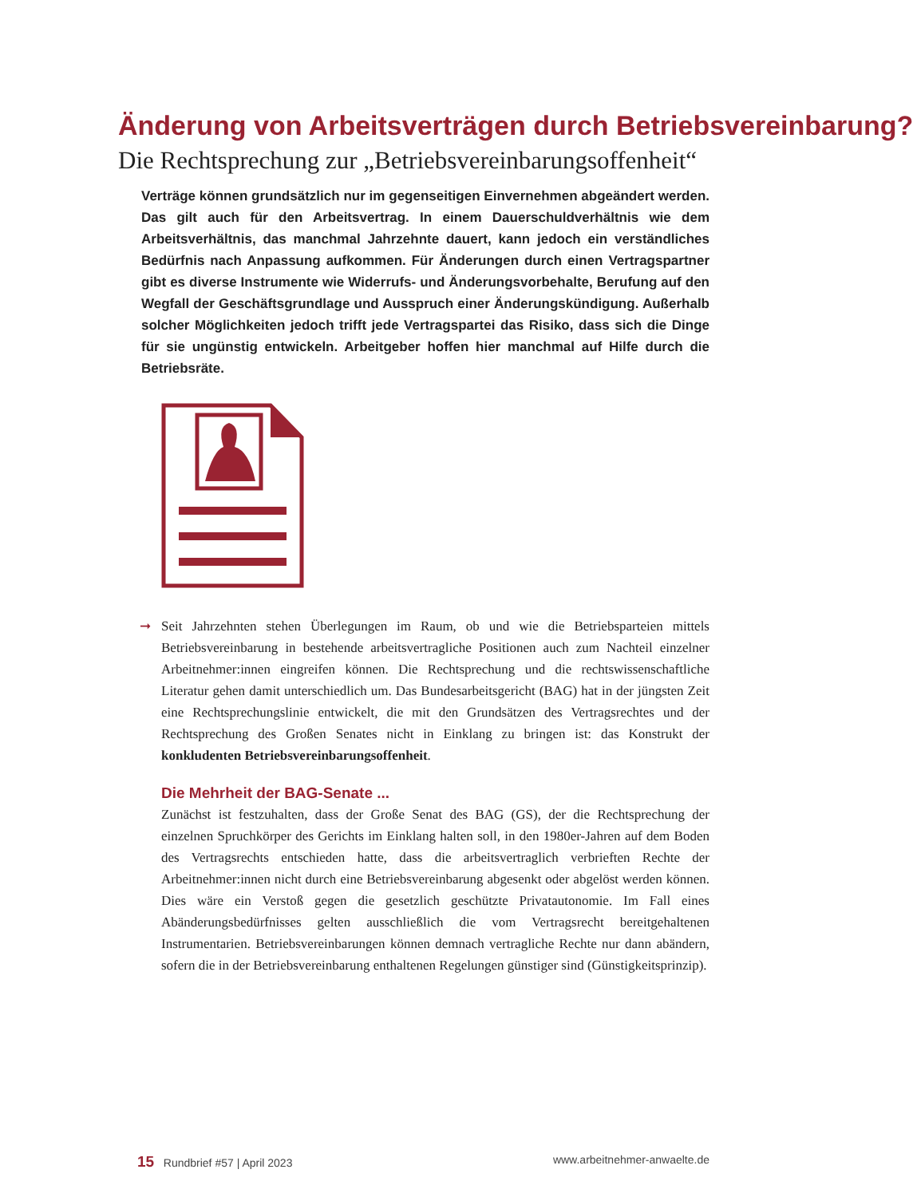Änderung von Arbeitsverträgen durch Betriebsvereinbarung?
Die Rechtsprechung zur „Betriebsvereinbarungsoffenheit“
Verträge können grundsätzlich nur im gegenseitigen Einvernehmen abgeändert werden. Das gilt auch für den Arbeitsvertrag. In einem Dauerschuldverhältnis wie dem Arbeitsverhältnis, das manchmal Jahrzehnte dauert, kann jedoch ein verständliches Bedürfnis nach Anpassung aufkommen. Für Änderungen durch einen Vertragspartner gibt es diverse Instrumente wie Widerrufs- und Änderungsvorbehalte, Berufung auf den Wegfall der Geschäftsgrundlage und Ausspruch einer Änderungskündigung. Außerhalb solcher Möglichkeiten jedoch trifft jede Vertragspartei das Risiko, dass sich die Dinge für sie ungünstig entwickeln. Arbeitgeber hoffen hier manchmal auf Hilfe durch die Betriebsräte.
➞ Seit Jahrzehnten stehen Überlegungen im Raum, ob und wie die Betriebsparteien mittels Betriebsvereinbarung in bestehende arbeitsvertragliche Positionen auch zum Nachteil einzelner Arbeitnehmer:innen eingreifen können. Die Rechtsprechung und die rechtswissenschaftliche Literatur gehen damit unterschiedlich um. Das Bundesarbeitsgericht (BAG) hat in der jüngsten Zeit eine Rechtsprechungslinie entwickelt, die mit den Grundsätzen des Vertragsrechtes und der Rechtsprechung des Großen Senates nicht in Einklang zu bringen ist: das Konstrukt der konkludenten Betriebsvereinbarungsoffenheit.
Die Mehrheit der BAG-Senate ...
Zunächst ist festzuhalten, dass der Große Senat des BAG (GS), der die Rechtsprechung der einzelnen Spruchkörper des Gerichts im Einklang halten soll, in den 1980er-Jahren auf dem Boden des Vertragsrechts entschieden hatte, dass die arbeitsvertraglich verbrieften Rechte der Arbeitnehmer:innen nicht durch eine Betriebsvereinbarung abgesenkt oder abgelöst werden können. Dies wäre ein Verstoß gegen die gesetzlich geschützte Privatautonomie. Im Fall eines Abänderungsbedürfnisses gelten ausschließlich die vom Vertragsrecht bereitgehaltenen Instrumentarien. Betriebsvereinbarungen können demnach vertragliche Rechte nur dann abändern, sofern die in der Betriebsvereinbarung enthaltenen Regelungen günstiger sind (Günstigkeitsprinzip).
15 Rundbrief #57 | April 2023 www.arbeitnehmer-anwaelte.de